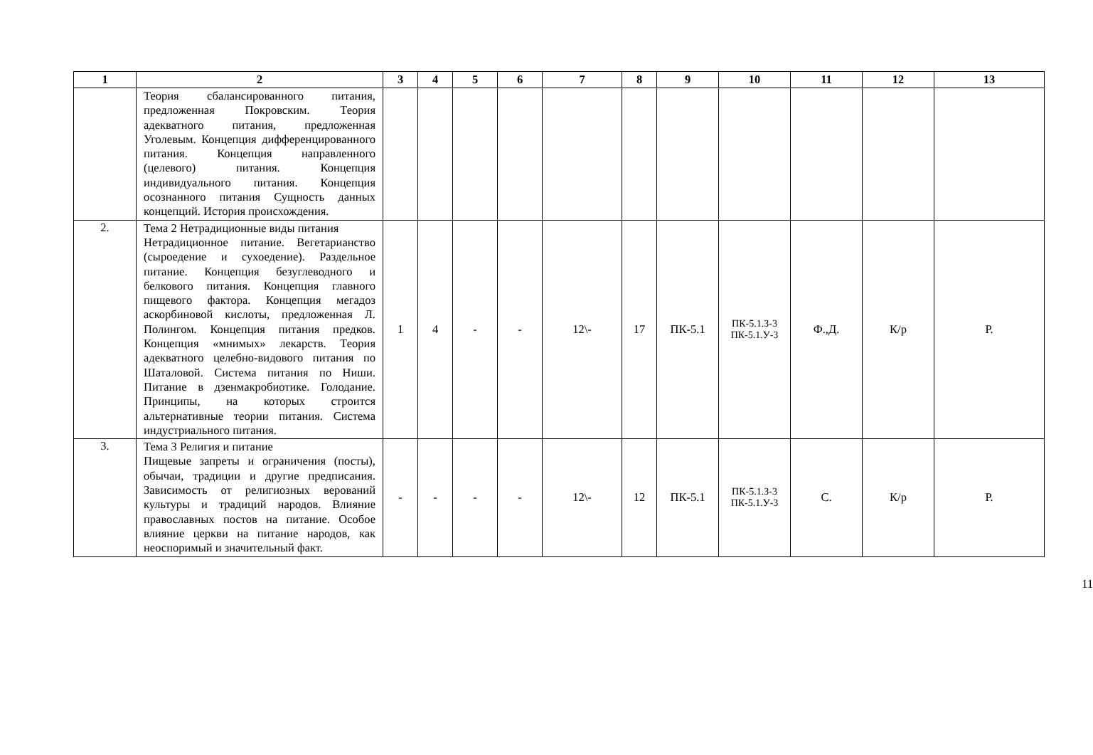| 1 | 2 | 3 | 4 | 5 | 6 | 7 | 8 | 9 | 10 | 11 | 12 | 13 |
| --- | --- | --- | --- | --- | --- | --- | --- | --- | --- | --- | --- | --- |
| | Теория сбалансированного питания, предложенная Покровским. Теория адекватного питания, предложенная Уголевым. Концепция дифференцированного питания. Концепция направленного (целевого) питания. Концепция индивидуального питания. Концепция осознанного питания Сущность данных концепций. История происхождения. | | | | | | | | | | | |
| 2. | Тема 2 Нетрадиционные виды питания Нетрадиционное питание. Вегетарианство (сыроедение и сухоедение). Раздельное питание. Концепция безуглеводного и белкового питания. Концепция главного пищевого фактора. Концепция мегадоз аскорбиновой кислоты, предложенная Л. Полингом. Концепция питания предков. Концепция «мнимых» лекарств. Теория адекватного целебно-видового питания по Шаталовой. Система питания по Ниши. Питание в дзенмакробиотике. Голодание. Принципы, на которых строится альтернативные теории питания. Система индустриального питания. | 1 | 4 | - | - | 12\- | 17 | ПК-5.1 | ПК-5.1.З-3 ПК-5.1.У-3 | Ф.,Д. | К/р | Р. |
| 3. | Тема 3 Религия и питание Пищевые запреты и ограничения (посты), обычаи, традиции и другие предписания. Зависимость от религиозных верований культуры и традиций народов. Влияние православных постов на питание. Особое влияние церкви на питание народов, как неоспоримый и значительный факт. | - | - | - | - | 12\- | 12 | ПК-5.1 | ПК-5.1.З-3 ПК-5.1.У-3 | С. | К/р | Р. |
11